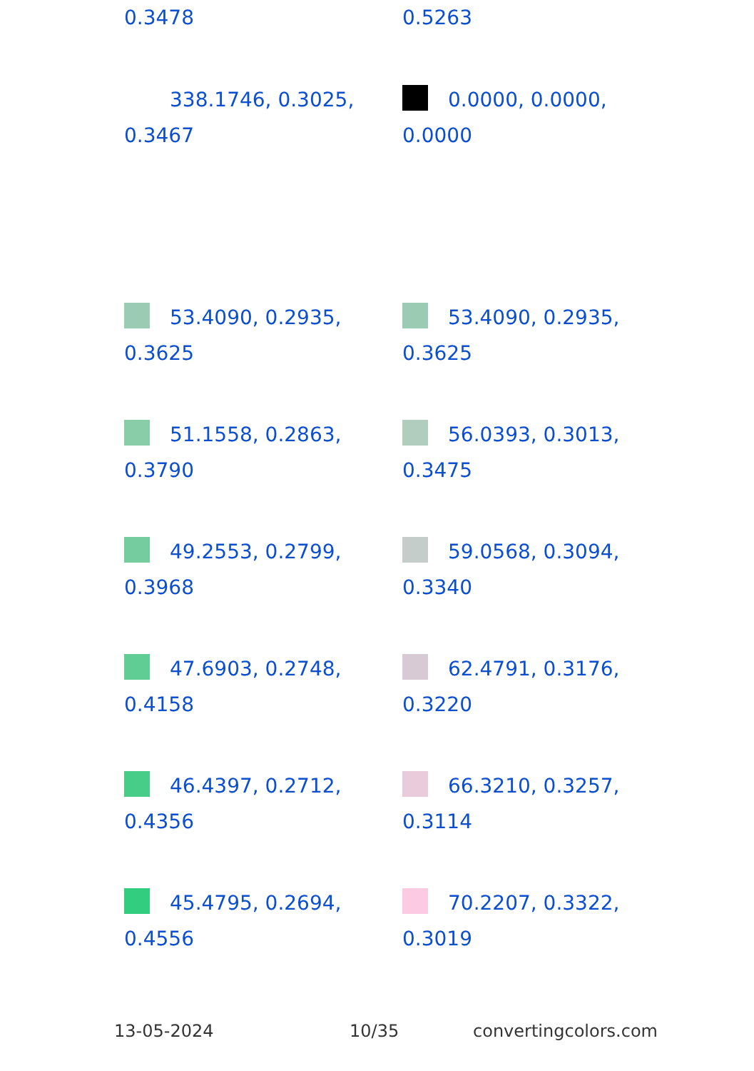0.3478 0.5263
338.1746, 0.3025, 0.3467
0.0000, 0.0000, 0.0000
53.4090, 0.2935, 0.3625
53.4090, 0.2935, 0.3625
51.1558, 0.2863, 0.3790
56.0393, 0.3013, 0.3475
49.2553, 0.2799, 0.3968
59.0568, 0.3094, 0.3340
47.6903, 0.2748, 0.4158
62.4791, 0.3176, 0.3220
46.4397, 0.2712, 0.4356
66.3210, 0.3257, 0.3114
45.4795, 0.2694, 0.4556
70.2207, 0.3322, 0.3019
13-05-2024 10/35 convertingcolors.com